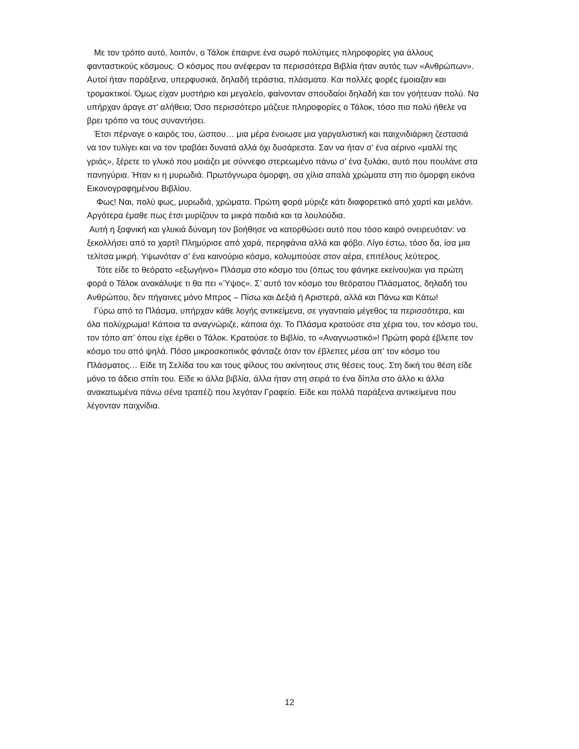Με τον τρόπο αυτό, λοιπόν, ο Τάλοκ έπαιρνε ένα σωρό πολύτιμες πληροφορίες για άλλους φανταστικούς κόσμους. Ο κόσμος που ανέφεραν τα περισσότερα Βιβλία ήταν αυτός των «Ανθρώπων». Αυτοί ήταν παράξενα, υπερφυσικά, δηλαδή τεράστια, πλάσματα. Και πολλές φορές έμοιαζαν και τρομακτικοί. Όμως είχαν μυστήριο και μεγαλείο, φαίνονταν σπουδαίοι δηλαδή και τον γοήτευαν πολύ. Να υπήρχαν άραγε στ’ αλήθεια; Όσο περισσότερο μάζευε πληροφορίες ο Τάλοκ, τόσο πιο πολύ ήθελε να βρει τρόπο να τους συναντήσει.
Έτσι πέρναγε ο καιρός του, ώσπου… μια μέρα ένοιωσε μια γαργαλιστική και παιχνιδιάρικη ζεστασιά να τον τυλίγει και να τον τραβάει δυνατά αλλά όχι δυσάρεστα. Σαν να ήταν σ’ ένα αέρινο «μαλλί της γριάς», ξέρετε το γλυκό που μοιάζει με σύννεφο στερεωμένο πάνω σ’ ένα ξυλάκι, αυτό που πουλάνε στα πανηγύρια. Ήταν κι η μυρωδιά. Πρωτόγνωρα όμορφη, σα χίλια απαλά χρώματα στη πιο όμορφη εικόνα Εικονογραφημένου Βιβλίου.
Φως! Ναι, πολύ φως, μυρωδιά, χρώματα. Πρώτη φορά μύριζε κάτι διαφορετικό από χαρτί και μελάνι. Αργότερα έμαθε πως έτσι μυρίζουν τα μικρά παιδιά και τα λουλούδια.
Αυτή η ξαφνική και γλυκιά δύναμη τον βοήθησε να κατορθώσει αυτό που τόσο καιρό ονειρευόταν: να ξεκολλήσει από το χαρτί! Πλημύρισε από χαρά, περηφάνια αλλά και φόβο. Λίγο έστω, τόσο δα, ίσα μια τελίτσα μικρή. Υψωνόταν σ’ ένα καινούριο κόσμο, κολυμπούσε στον αέρα, επιτέλους λεύτερος.
Τότε είδε το θεόρατο «εξωγήινο» Πλάσμα στο κόσμο του (όπως του φάνηκε εκείνου)και για πρώτη φορά ο Τάλοκ ανακάλυψε τι θα πει «Ύψος». Σ’ αυτό τον κόσμο του θεόρατου Πλάσματος, δηλαδή του Ανθρώπου, δεν πήγαινες μόνο Μπρος – Πίσω και Δεξιά ή Αριστερά, αλλά και Πάνω και Κάτω!
Γύρω από το Πλάσμα, υπήρχαν κάθε λογής αντικείμενα, σε γιγαντιαίο μέγεθος τα περισσότερα, και όλα πολύχρωμα! Κάποια τα αναγνώριζε, κάποια όχι. Το Πλάσμα κρατούσε στα χέρια του, τον κόσμο του, τον τόπο απ’ όπου είχε έρθει ο Τάλοκ. Κρατούσε το Βιβλίο, το «Αναγνωστικό»! Πρώτη φορά έβλεπε τον κόσμο του από ψηλά. Πόσο μικροσκοπικός φάνταζε όταν τον έβλεπες μέσα απ’ τον κόσμο του Πλάσματος… Είδε τη Σελίδα του και τους φίλους του ακίνητους στις θέσεις τους. Στη δική του θέση είδε μόνο το άδειο σπίτι του. Είδε κι άλλα βιβλία, άλλα ήταν στη σειρά το ένα δίπλα στο άλλο κι άλλα ανακατωμένα πάνω σένα τραπέζι που λεγόταν Γραφείο. Είδε και πολλά παράξενα αντικείμενα που λέγονταν παιχνίδια.
12